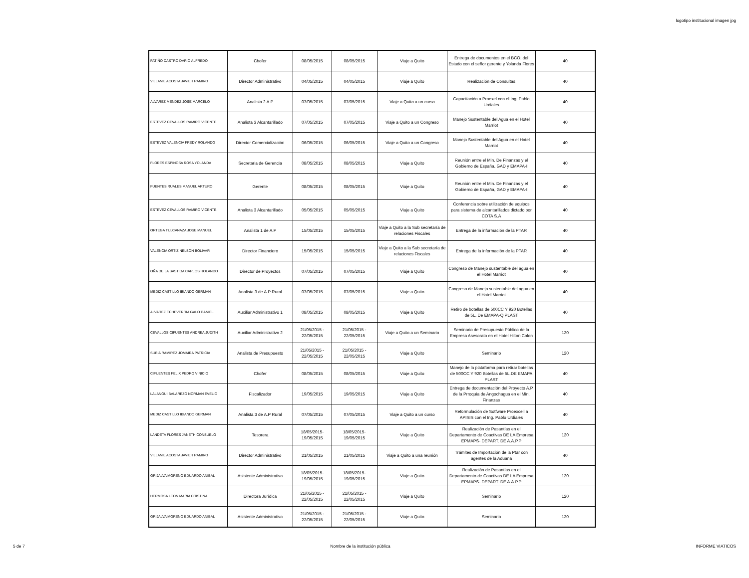logotipo institucional imagen jpg
| PATIÑO CASTRO DARIO ALFREDO | Chofer | 08/05/2015 | 08/05/2015 | Viaje a Quito | Entrega de documentos en el BCO. del Estado con el señor gerente y Yolanda Flores | 40 |
| VILLAMIL ACOSTA JAVIER RAMIRO | Director Administrativo | 04/05/2015 | 04/05/2015 | Viaje a Quito | Realización de Consultas | 40 |
| ALVAREZ MENDEZ JOSE MARCELO | Analista 2 A.P | 07/05/2015 | 07/05/2015 | Viaje a Quito a un curso | Capacitación a Proexel con el Ing. Pablo Urdiales | 40 |
| ESTEVEZ CEVALLOS RAMIRO VICENTE | Analista 3 Alcantarillado | 07/05/2015 | 07/05/2015 | Viaje a Quito a un Congreso | Manejo Sustentable del Agua en el Hotel Marriot | 40 |
| ESTEVEZ VALENCIA FREDY ROLANDO | Director Comercialización | 06/05/2015 | 06/05/2015 | Viaje a Quito a un Congreso | Manejo Sustentable del Agua en el Hotel Marriot | 40 |
| FLORES ESPINOSA ROSA YOLANDA | Secretaria de Gerencia | 08/05/2015 | 08/05/2015 | Viaje a Quito | Reunión entre el Min. De Finanzas y el Gobierno de España, GAD y EMAPA-I | 40 |
| FUENTES RUALES MANUEL ARTURO | Gerente | 08/05/2015 | 08/05/2015 | Viaje a Quito | Reunión entre el Min. De Finanzas y el Gobierno de España, GAD y EMAPA-I | 40 |
| ESTEVEZ CEVALLOS RAMIRO VICENTE | Analista 3 Alcantarillado | 05/05/2015 | 05/05/2015 | Viaje a Quito | Conferencia sobre utilización de equipos para sistema de alcantarillados dictado por COTA S.A | 40 |
| ORTEGA TULCANAZA JOSE MANUEL | Analista 1 de A.P | 15/05/2015 | 15/05/2015 | Viaje a Quito a la Sub secretaría de relaciones Fiscales | Entrega de la información de la PTAR | 40 |
| VALENCIA ORTIZ NELSON BOLIVAR | Director Financiero | 15/05/2015 | 15/05/2015 | Viaje a Quito a la Sub secretaría de relaciones Fiscales | Entrega de la información de la PTAR | 40 |
| OÑA DE LA BASTIDA CARLOS ROLANDO | Director de Proyectos | 07/05/2015 | 07/05/2015 | Viaje a Quito | Congreso de Manejo sustentable del agua en el Hotel Marriot | 40 |
| MEDIZ CASTILLO IBIANDO GERMAN | Analista 3 de A.P Rural | 07/05/2015 | 07/05/2015 | Viaje a Quito | Congreso de Manejo sustentable del agua en el Hotel Marriot | 40 |
| ALVAREZ ECHEVERRIA GALO DANIEL | Auxiliar Administrativo 1 | 08/05/2015 | 08/05/2015 | Viaje a Quito | Retiro de botellas de 500CC Y 920 Botellas de 5L. De EMAPA-Q PLAST | 40 |
| CEVALLOS CIFUENTES ANDREA JUDITH | Auxiliar Administrativo 2 | 21/05/2015 - 22/05/2015 | 21/05/2015 - 22/05/2015 | Viaje a Quito a un Seminario | Seminario de Presupuesto Público de la Empresa Asesorato en el Hotel Hilton Colon | 120 |
| SUBIA RAMIREZ JOMAIRA PATRICIA | Analista de Presupuesto | 21/05/2015 - 22/05/2015 | 21/05/2015 - 22/05/2015 | Viaje a Quito | Seminario | 120 |
| CIFUENTES FELIX PEDRO VINICIO | Chofer | 08/05/2015 | 08/05/2015 | Viaje a Quito | Manejo de la plataforma para retirar botellas de 500CC Y 920 Botellas de 5L.DE EMAPA PLAST | 40 |
| LALANGUI BALAREZO NORMAN EVELIO | Fiscalizador | 19/05/2015 | 19/05/2015 | Viaje a Quito | Entrega de documentación del Proyecto A.P de la Prroquia de Angochagua en el Min. Finanzas | 40 |
| MEDIZ CASTILLO IBIANDO GERMAN | Analista 3 de A.P Rural | 07/05/2015 | 07/05/2015 | Viaje a Quito a un curso | Reformulación de Sotfware Proexcell a APISIS con el Ing. Pablo Urdiales | 40 |
| LANDETA FLORES JANETH CONSUELO | Tesorera | 18/05/2015- 19/05/2015 | 18/05/2015- 19/05/2015 | Viaje a Quito | Realización de Pasantías en el Departamento de Coactivas DE LA Empresa EPMAPS- DEPART. DE A.A.P.P | 120 |
| VILLAMIL ACOSTA JAVIER RAMIRO | Director Administrativo | 21/05/2015 | 21/05/2015 | Viaje a Quito a una reunión | Trámites de Importación de la Ptar con agentes de la Aduana | 40 |
| GRIJALVA MORENO EDUARDO ANIBAL | Asistente Administrativo | 18/05/2015- 19/05/2015 | 18/05/2015- 19/05/2015 | Viaje a Quito | Realización de Pasantías en el Departamento de Coactivas DE LA Empresa EPMAPS- DEPART. DE A.A.P.P | 120 |
| HERMOSA LEON MARIA CRISTINA | Directora Jurídica | 21/05/2015 - 22/05/2015 | 21/05/2015 - 22/05/2015 | Viaje a Quito | Seminario | 120 |
| GRIJALVA MORENO EDUARDO ANIBAL | Asistente Administrativo | 21/05/2015 - 22/05/2015 | 21/05/2015 - 22/05/2015 | Viaje a Quito | Seminario | 120 |
5 de 7 Nombre de la institución pública INFORME VIATICOS